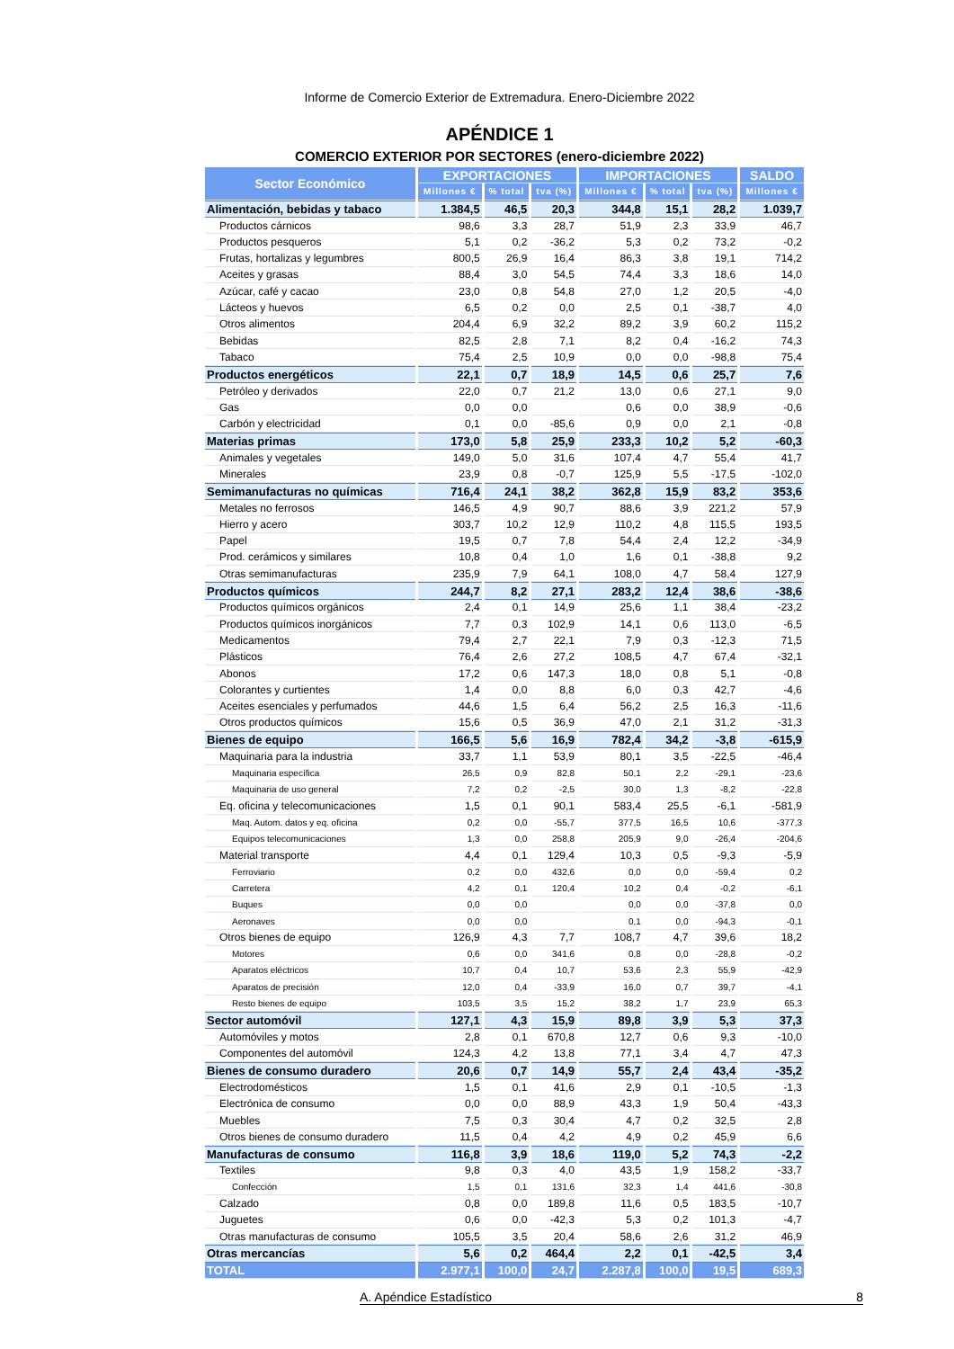Informe de Comercio Exterior de Extremadura. Enero-Diciembre 2022
APÉNDICE 1
COMERCIO EXTERIOR POR SECTORES (enero-diciembre 2022)
| Sector Económico | EXPORTACIONES | | | IMPORTACIONES | | | SALDO |
| --- | --- | --- | --- | --- | --- | --- | --- |
| | Millones € | % total | tva (%) | Millones € | % total | tva (%) | Millones € |
| Alimentación, bebidas y tabaco | 1.384,5 | 46,5 | 20,3 | 344,8 | 15,1 | 28,2 | 1.039,7 |
| Productos cárnicos | 98,6 | 3,3 | 28,7 | 51,9 | 2,3 | 33,9 | 46,7 |
| Productos pesqueros | 5,1 | 0,2 | -36,2 | 5,3 | 0,2 | 73,2 | -0,2 |
| Frutas, hortalizas y legumbres | 800,5 | 26,9 | 16,4 | 86,3 | 3,8 | 19,1 | 714,2 |
| Aceites y grasas | 88,4 | 3,0 | 54,5 | 74,4 | 3,3 | 18,6 | 14,0 |
| Azúcar, café y cacao | 23,0 | 0,8 | 54,8 | 27,0 | 1,2 | 20,5 | -4,0 |
| Lácteos y huevos | 6,5 | 0,2 | 0,0 | 2,5 | 0,1 | -38,7 | 4,0 |
| Otros alimentos | 204,4 | 6,9 | 32,2 | 89,2 | 3,9 | 60,2 | 115,2 |
| Bebidas | 82,5 | 2,8 | 7,1 | 8,2 | 0,4 | -16,2 | 74,3 |
| Tabaco | 75,4 | 2,5 | 10,9 | 0,0 | 0,0 | -98,8 | 75,4 |
| Productos energéticos | 22,1 | 0,7 | 18,9 | 14,5 | 0,6 | 25,7 | 7,6 |
| Petróleo y derivados | 22,0 | 0,7 | 21,2 | 13,0 | 0,6 | 27,1 | 9,0 |
| Gas | 0,0 | 0,0 | | 0,6 | 0,0 | 38,9 | -0,6 |
| Carbón y electricidad | 0,1 | 0,0 | -85,6 | 0,9 | 0,0 | 2,1 | -0,8 |
| Materias primas | 173,0 | 5,8 | 25,9 | 233,3 | 10,2 | 5,2 | -60,3 |
| Animales y vegetales | 149,0 | 5,0 | 31,6 | 107,4 | 4,7 | 55,4 | 41,7 |
| Minerales | 23,9 | 0,8 | -0,7 | 125,9 | 5,5 | -17,5 | -102,0 |
| Semimanufacturas no químicas | 716,4 | 24,1 | 38,2 | 362,8 | 15,9 | 83,2 | 353,6 |
| Metales no ferrosos | 146,5 | 4,9 | 90,7 | 88,6 | 3,9 | 221,2 | 57,9 |
| Hierro y acero | 303,7 | 10,2 | 12,9 | 110,2 | 4,8 | 115,5 | 193,5 |
| Papel | 19,5 | 0,7 | 7,8 | 54,4 | 2,4 | 12,2 | -34,9 |
| Prod. cerámicos y similares | 10,8 | 0,4 | 1,0 | 1,6 | 0,1 | -38,8 | 9,2 |
| Otras semimanufacturas | 235,9 | 7,9 | 64,1 | 108,0 | 4,7 | 58,4 | 127,9 |
| Productos químicos | 244,7 | 8,2 | 27,1 | 283,2 | 12,4 | 38,6 | -38,6 |
| Productos químicos orgánicos | 2,4 | 0,1 | 14,9 | 25,6 | 1,1 | 38,4 | -23,2 |
| Productos químicos inorgánicos | 7,7 | 0,3 | 102,9 | 14,1 | 0,6 | 113,0 | -6,5 |
| Medicamentos | 79,4 | 2,7 | 22,1 | 7,9 | 0,3 | -12,3 | 71,5 |
| Plásticos | 76,4 | 2,6 | 27,2 | 108,5 | 4,7 | 67,4 | -32,1 |
| Abonos | 17,2 | 0,6 | 147,3 | 18,0 | 0,8 | 5,1 | -0,8 |
| Colorantes y curtientes | 1,4 | 0,0 | 8,8 | 6,0 | 0,3 | 42,7 | -4,6 |
| Aceites esenciales y perfumados | 44,6 | 1,5 | 6,4 | 56,2 | 2,5 | 16,3 | -11,6 |
| Otros productos químicos | 15,6 | 0,5 | 36,9 | 47,0 | 2,1 | 31,2 | -31,3 |
| Bienes de equipo | 166,5 | 5,6 | 16,9 | 782,4 | 34,2 | -3,8 | -615,9 |
| Maquinaria para la industria | 33,7 | 1,1 | 53,9 | 80,1 | 3,5 | -22,5 | -46,4 |
| Maquinaria específica | 26,5 | 0,9 | 82,8 | 50,1 | 2,2 | -29,1 | -23,6 |
| Maquinaria de uso general | 7,2 | 0,2 | -2,5 | 30,0 | 1,3 | -8,2 | -22,8 |
| Eq. oficina y telecomunicaciones | 1,5 | 0,1 | 90,1 | 583,4 | 25,5 | -6,1 | -581,9 |
| Maq. Autom. datos y eq. oficina | 0,2 | 0,0 | -55,7 | 377,5 | 16,5 | 10,6 | -377,3 |
| Equipos telecomunicaciones | 1,3 | 0,0 | 258,8 | 205,9 | 9,0 | -26,4 | -204,6 |
| Material transporte | 4,4 | 0,1 | 129,4 | 10,3 | 0,5 | -9,3 | -5,9 |
| Ferroviario | 0,2 | 0,0 | 432,6 | 0,0 | 0,0 | -59,4 | 0,2 |
| Carretera | 4,2 | 0,1 | 120,4 | 10,2 | 0,4 | -0,2 | -6,1 |
| Buques | 0,0 | 0,0 | | 0,0 | 0,0 | -37,8 | 0,0 |
| Aeronaves | 0,0 | 0,0 | | 0,1 | 0,0 | -94,3 | -0,1 |
| Otros bienes de equipo | 126,9 | 4,3 | 7,7 | 108,7 | 4,7 | 39,6 | 18,2 |
| Motores | 0,6 | 0,0 | 341,6 | 0,8 | 0,0 | -28,8 | -0,2 |
| Aparatos eléctricos | 10,7 | 0,4 | 10,7 | 53,6 | 2,3 | 55,9 | -42,9 |
| Aparatos de precisión | 12,0 | 0,4 | -33,9 | 16,0 | 0,7 | 39,7 | -4,1 |
| Resto bienes de equipo | 103,5 | 3,5 | 15,2 | 38,2 | 1,7 | 23,9 | 65,3 |
| Sector automóvil | 127,1 | 4,3 | 15,9 | 89,8 | 3,9 | 5,3 | 37,3 |
| Automóviles y motos | 2,8 | 0,1 | 670,8 | 12,7 | 0,6 | 9,3 | -10,0 |
| Componentes del automóvil | 124,3 | 4,2 | 13,8 | 77,1 | 3,4 | 4,7 | 47,3 |
| Bienes de consumo duradero | 20,6 | 0,7 | 14,9 | 55,7 | 2,4 | 43,4 | -35,2 |
| Electrodomésticos | 1,5 | 0,1 | 41,6 | 2,9 | 0,1 | -10,5 | -1,3 |
| Electrónica de consumo | 0,0 | 0,0 | 88,9 | 43,3 | 1,9 | 50,4 | -43,3 |
| Muebles | 7,5 | 0,3 | 30,4 | 4,7 | 0,2 | 32,5 | 2,8 |
| Otros bienes de consumo duradero | 11,5 | 0,4 | 4,2 | 4,9 | 0,2 | 45,9 | 6,6 |
| Manufacturas de consumo | 116,8 | 3,9 | 18,6 | 119,0 | 5,2 | 74,3 | -2,2 |
| Textiles | 9,8 | 0,3 | 4,0 | 43,5 | 1,9 | 158,2 | -33,7 |
| Confección | 1,5 | 0,1 | 131,6 | 32,3 | 1,4 | 441,6 | -30,8 |
| Calzado | 0,8 | 0,0 | 189,8 | 11,6 | 0,5 | 183,5 | -10,7 |
| Juguetes | 0,6 | 0,0 | -42,3 | 5,3 | 0,2 | 101,3 | -4,7 |
| Otras manufacturas de consumo | 105,5 | 3,5 | 20,4 | 58,6 | 2,6 | 31,2 | 46,9 |
| Otras mercancías | 5,6 | 0,2 | 464,4 | 2,2 | 0,1 | -42,5 | 3,4 |
| TOTAL | 2.977,1 | 100,0 | 24,7 | 2.287,8 | 100,0 | 19,5 | 689,3 |
A. Apéndice Estadístico 8